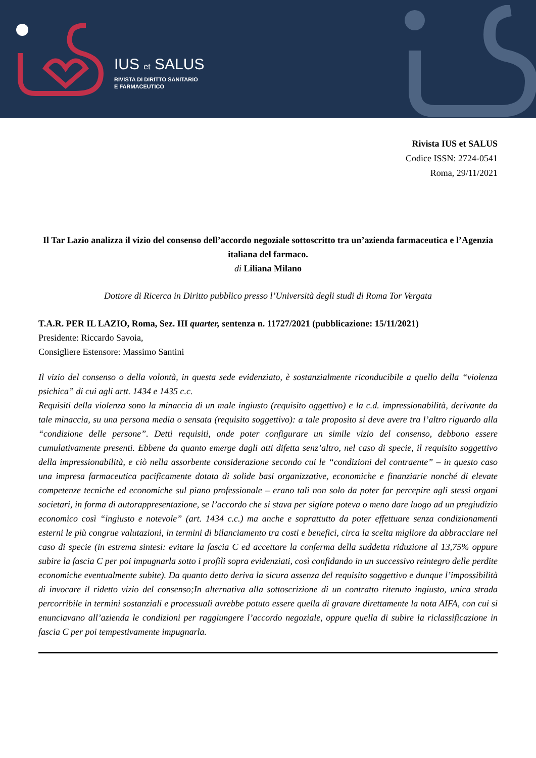IUS et SALUS
RIVISTA DI DIRITTO SANITARIO
E FARMACEUTICO
Rivista IUS et SALUS
Codice ISSN: 2724-0541
Roma, 29/11/2021
Il Tar Lazio analizza il vizio del consenso dell’accordo negoziale sottoscritto tra un’azienda farmaceutica e l’Agenzia italiana del farmaco.
di Liliana Milano
Dottore di Ricerca in Diritto pubblico presso l’Università degli studi di Roma Tor Vergata
T.A.R. PER IL LAZIO, Roma, Sez. III quarter, sentenza n. 11727/2021 (pubblicazione: 15/11/2021)
Presidente: Riccardo Savoia,
Consigliere Estensore: Massimo Santini
Il vizio del consenso o della volontà, in questa sede evidenziato, è sostanzialmente riconducibile a quello della “violenza psichica” di cui agli artt. 1434 e 1435 c.c.
Requisiti della violenza sono la minaccia di un male ingiusto (requisito oggettivo) e la c.d. impressionabilità, derivante da tale minaccia, su una persona media o sensata (requisito soggettivo): a tale proposito si deve avere tra l’altro riguardo alla “condizione delle persone”. Detti requisiti, onde poter configurare un simile vizio del consenso, debbono essere cumulativamente presenti. Ebbene da quanto emerge dagli atti difetta senz’altro, nel caso di specie, il requisito soggettivo della impressionabilità, e ciò nella assorbente considerazione secondo cui le “condizioni del contraente” – in questo caso una impresa farmaceutica pacificamente dotata di solide basi organizzative, economiche e finanziarie nonché di elevate competenze tecniche ed economiche sul piano professionale – erano tali non solo da poter far percepire agli stessi organi societari, in forma di autorappresentazione, se l’accordo che si stava per siglare poteva o meno dare luogo ad un pregiudizio economico così “ingiusto e notevole” (art. 1434 c.c.) ma anche e soprattutto da poter effettuare senza condizionamenti esterni le più congrue valutazioni, in termini di bilanciamento tra costi e benefici, circa la scelta migliore da abbracciare nel caso di specie (in estrema sintesi: evitare la fascia C ed accettare la conferma della suddetta riduzione al 13,75% oppure subire la fascia C per poi impugnarla sotto i profili sopra evidenziati, così confidando in un successivo reintegro delle perdite economiche eventualmente subite). Da quanto detto deriva la sicura assenza del requisito soggettivo e dunque l’impossibilità di invocare il ridetto vizio del consenso;In alternativa alla sottoscrizione di un contratto ritenuto ingiusto, unica strada percorribile in termini sostanziali e processuali avrebbe potuto essere quella di gravare direttamente la nota AIFA, con cui si enunciavano all’azienda le condizioni per raggiungere l’accordo negoziale, oppure quella di subire la riclassificazione in fascia C per poi tempestivamente impugnarla.